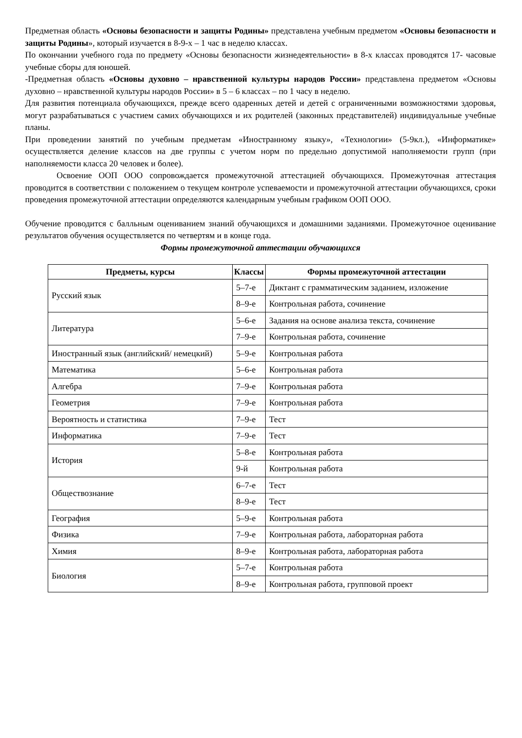Предметная область «Основы безопасности и защиты Родины» представлена учебным предметом «Основы безопасности и защиты Родины», который изучается в 8-9-х – 1 час в неделю классах.
По окончании учебного года по предмету «Основы безопасности жизнедеятельности» в 8-х классах проводятся 17- часовые учебные сборы для юношей.
-Предметная область «Основы духовно – нравственной культуры народов России» представлена предметом «Основы духовно – нравственной культуры народов России» в 5 – 6 классах – по 1 часу в неделю.
Для развития потенциала обучающихся, прежде всего одаренных детей и детей с ограниченными возможностями здоровья, могут разрабатываться с участием самих обучающихся и их родителей (законных представителей) индивидуальные учебные планы.
При проведении занятий по учебным предметам «Иностранному языку», «Технологии» (5-9кл.), «Информатике» осуществляется деление классов на две группы с учетом норм по предельно допустимой наполняемости групп (при наполняемости класса 20 человек и более).
Освоение ООП ООО сопровождается промежуточной аттестацией обучающихся. Промежуточная аттестация проводится в соответствии с положением о текущем контроле успеваемости и промежуточной аттестации обучающихся, сроки проведения промежуточной аттестации определяются календарным учебным графиком ООП ООО.
Обучение проводится с балльным оцениванием знаний обучающихся и домашними заданиями. Промежуточное оценивание результатов обучения осуществляется по четвертям и в конце года.
Формы промежуточной аттестации обучающихся
| Предметы, курсы | Классы | Формы промежуточной аттестации |
| --- | --- | --- |
| Русский язык | 5–7-е | Диктант с грамматическим заданием, изложение |
| | 8–9-е | Контрольная работа, сочинение |
| Литература | 5–6-е | Задания на основе анализа текста, сочинение |
| | 7–9-е | Контрольная работа, сочинение |
| Иностранный язык (английский/ немецкий) | 5–9-е | Контрольная работа |
| Математика | 5–6-е | Контрольная работа |
| Алгебра | 7–9-е | Контрольная работа |
| Геометрия | 7–9-е | Контрольная работа |
| Вероятность и статистика | 7–9-е | Тест |
| Информатика | 7–9-е | Тест |
| История | 5–8-е | Контрольная работа |
| | 9-й | Контрольная работа |
| Обществознание | 6–7-е | Тест |
| | 8–9-е | Тест |
| География | 5–9-е | Контрольная работа |
| Физика | 7–9-е | Контрольная работа, лабораторная работа |
| Химия | 8–9-е | Контрольная работа, лабораторная работа |
| Биология | 5–7-е | Контрольная работа |
| | 8–9-е | Контрольная работа, групповой проект |